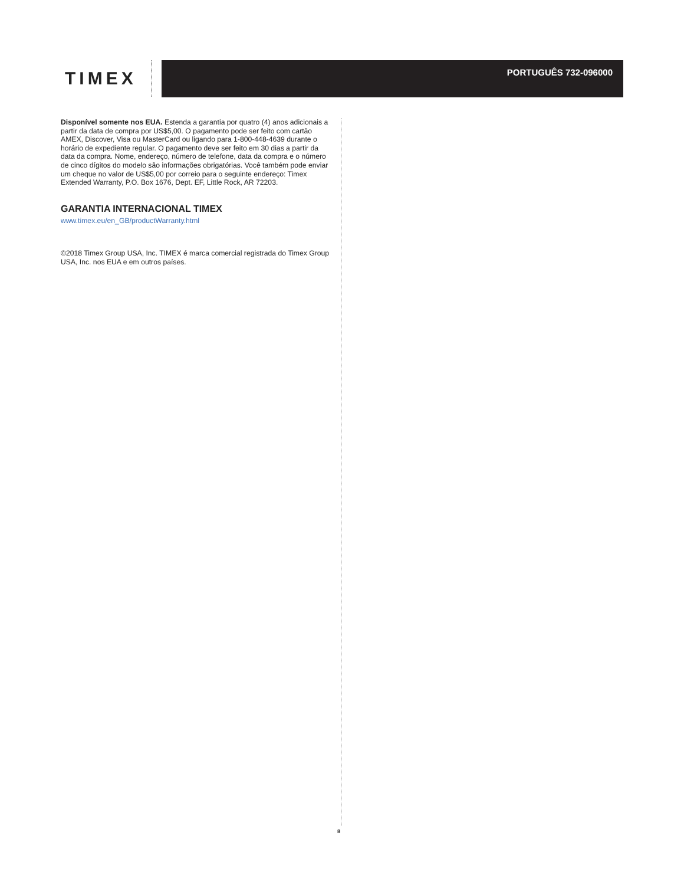TIMEX
PORTUGUÊS 732-096000
Disponível somente nos EUA. Estenda a garantia por quatro (4) anos adicionais a partir da data de compra por US$5,00. O pagamento pode ser feito com cartão AMEX, Discover, Visa ou MasterCard ou ligando para 1-800-448-4639 durante o horário de expediente regular. O pagamento deve ser feito em 30 dias a partir da data da compra. Nome, endereço, número de telefone, data da compra e o número de cinco dígitos do modelo são informações obrigatórias. Você também pode enviar um cheque no valor de US$5,00 por correio para o seguinte endereço: Timex Extended Warranty, P.O. Box 1676, Dept. EF, Little Rock, AR 72203.
GARANTIA INTERNACIONAL TIMEX
www.timex.eu/en_GB/productWarranty.html
©2018 Timex Group USA, Inc. TIMEX é marca comercial registrada do Timex Group USA, Inc. nos EUA e em outros países.
8